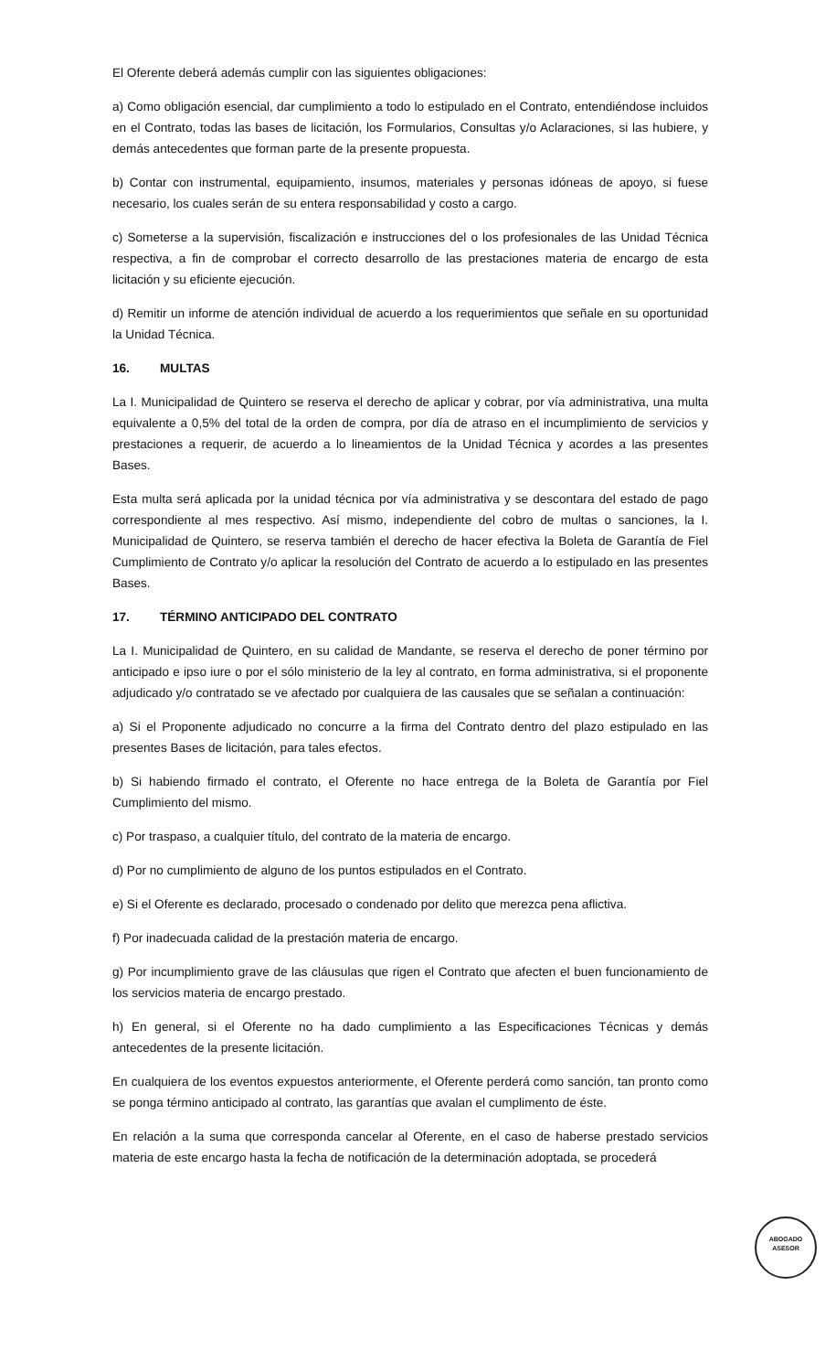El Oferente deberá además cumplir con las siguientes obligaciones:
a) Como obligación esencial, dar cumplimiento a todo lo estipulado en el Contrato, entendiéndose incluidos en el Contrato, todas las bases de licitación, los Formularios, Consultas y/o Aclaraciones, si las hubiere, y demás antecedentes que forman parte de la presente propuesta.
b) Contar con instrumental, equipamiento, insumos, materiales y personas idóneas de apoyo, si fuese necesario, los cuales serán de su entera responsabilidad y costo a cargo.
c) Someterse a la supervisión, fiscalización e instrucciones del o los profesionales de las Unidad Técnica respectiva, a fin de comprobar el correcto desarrollo de las prestaciones materia de encargo de esta licitación y su eficiente ejecución.
d) Remitir un informe de atención individual de acuerdo a los requerimientos que señale en su oportunidad la Unidad Técnica.
16. MULTAS
La I. Municipalidad de Quintero se reserva el derecho de aplicar y cobrar, por vía administrativa, una multa equivalente a 0,5% del total de la orden de compra, por día de atraso en el incumplimiento de servicios y prestaciones a requerir, de acuerdo a lo lineamientos de la Unidad Técnica y acordes a las presentes Bases.
Esta multa será aplicada por la unidad técnica por vía administrativa y se descontara del estado de pago correspondiente al mes respectivo. Así mismo, independiente del cobro de multas o sanciones, la I. Municipalidad de Quintero, se reserva también el derecho de hacer efectiva la Boleta de Garantía de Fiel Cumplimiento de Contrato y/o aplicar la resolución del Contrato de acuerdo a lo estipulado en las presentes Bases.
17. TÉRMINO ANTICIPADO DEL CONTRATO
La I. Municipalidad de Quintero, en su calidad de Mandante, se reserva el derecho de poner término por anticipado e ipso iure o por el sólo ministerio de la ley al contrato, en forma administrativa, si el proponente adjudicado y/o contratado se ve afectado por cualquiera de las causales que se señalan a continuación:
a) Si el Proponente adjudicado no concurre a la firma del Contrato dentro del plazo estipulado en las presentes Bases de licitación, para tales efectos.
b) Si habiendo firmado el contrato, el Oferente no hace entrega de la Boleta de Garantía por Fiel Cumplimiento del mismo.
c) Por traspaso, a cualquier título, del contrato de la materia de encargo.
d) Por no cumplimiento de alguno de los puntos estipulados en el Contrato.
e) Si el Oferente es declarado, procesado o condenado por delito que merezca pena aflictiva.
f) Por inadecuada calidad de la prestación materia de encargo.
g) Por incumplimiento grave de las cláusulas que rigen el Contrato que afecten el buen funcionamiento de los servicios materia de encargo prestado.
h) En general, si el Oferente no ha dado cumplimiento a las Especificaciones Técnicas y demás antecedentes de la presente licitación.
En cualquiera de los eventos expuestos anteriormente, el Oferente perderá como sanción, tan pronto como se ponga término anticipado al contrato, las garantías que avalan el cumplimento de éste.
En relación a la suma que corresponda cancelar al Oferente, en el caso de haberse prestado servicios materia de este encargo hasta la fecha de notificación de la determinación adoptada, se procederá
ABOGADO
ASESOR